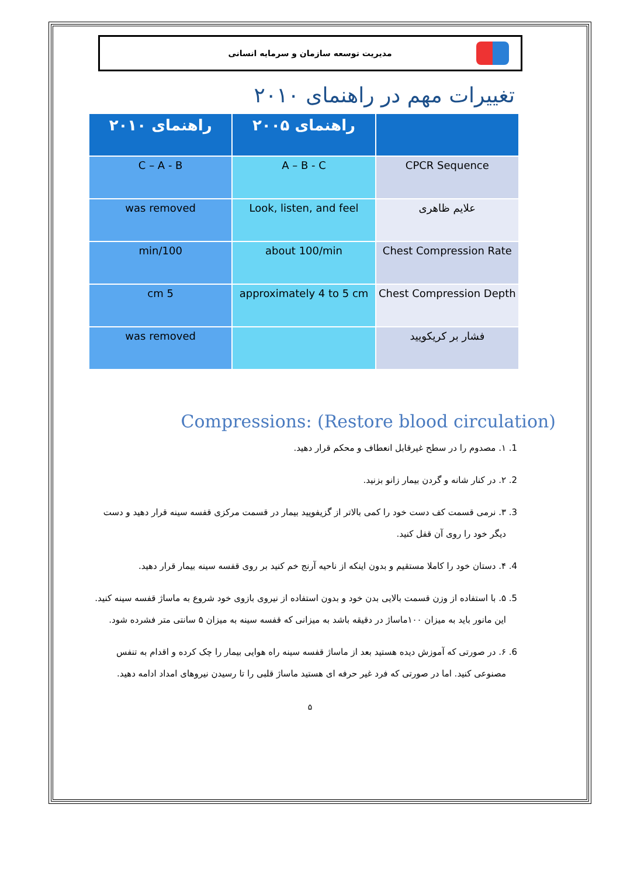مدیریت توسعه سازمان و سرمایه انسانی
تغییرات مهم در راهنمای ۲۰۱۰
| | راهنمای ۲۰۰۵ | راهنمای ۲۰۱۰ |
| --- | --- | --- |
| CPCR Sequence | A – B - C | C – A - B |
| علایم ظاهری | Look, listen, and feel | was removed |
| Chest Compression Rate | about 100/min | 100/min |
| Chest Compression Depth | approximately 4 to 5 cm | 5 cm |
| فشار بر کریکویید | | was removed |
Compressions: (Restore blood circulation)
1. ۱. مصدوم را در سطح غیرقابل انعطاف و محکم قرار دهید.
2. ۲. در کنار شانه و گردن بیمار زانو بزنید.
3. ۳. نرمی قسمت کف دست خود را کمی بالاتر از گزیفویید بیمار در قسمت مرکزی قفسه سینه قرار دهید و دست دیگر خود را روی آن قفل کنید.
4. ۴. دستان خود را کاملا مستقیم و بدون اینکه از ناحیه آرنج خم کنید بر روی قفسه سینه بیمار قرار دهید.
5. ۵. با استفاده از وزن قسمت بالایی بدن خود و بدون استفاده از نیروی بازوی خود شروع به ماساژ قفسه سینه کنید. این مانور باید به میزان ۱۰۰ماساژ در دقیقه باشد به میزانی که قفسه سینه به میزان ۵ سانتی متر فشرده شود.
6. ۶. در صورتی که آموزش دیده هستید بعد از ماساژ قفسه سینه راه هوایی بیمار را چک کرده و اقدام به تنفس مصنوعی کنید. اما در صورتی که فرد غیر حرفه ای هستید ماساژ قلبی را تا رسیدن نیروهای امداد ادامه دهید.
۵